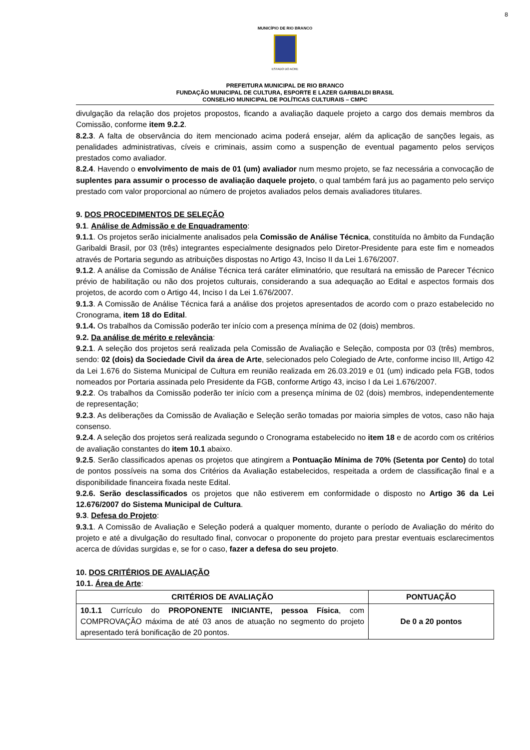8
MUNICÍPIO DE RIO BRANCO
ESTADO DO ACRE
PREFEITURA MUNICIPAL DE RIO BRANCO
FUNDAÇÃO MUNICIPAL DE CULTURA, ESPORTE E LAZER GARIBALDI BRASIL
CONSELHO MUNICIPAL DE POLÍTICAS CULTURAIS – CMPC
divulgação da relação dos projetos propostos, ficando a avaliação daquele projeto a cargo dos demais membros da Comissão, conforme item 9.2.2.
8.2.3. A falta de observância do item mencionado acima poderá ensejar, além da aplicação de sanções legais, as penalidades administrativas, cíveis e criminais, assim como a suspenção de eventual pagamento pelos serviços prestados como avaliador.
8.2.4. Havendo o envolvimento de mais de 01 (um) avaliador num mesmo projeto, se faz necessária a convocação de suplentes para assumir o processo de avaliação daquele projeto, o qual também fará jus ao pagamento pelo serviço prestado com valor proporcional ao número de projetos avaliados pelos demais avaliadores titulares.
9. DOS PROCEDIMENTOS DE SELEÇÃO
9.1. Análise de Admissão e de Enquadramento:
9.1.1. Os projetos serão inicialmente analisados pela Comissão de Análise Técnica, constituída no âmbito da Fundação Garibaldi Brasil, por 03 (três) integrantes especialmente designados pelo Diretor-Presidente para este fim e nomeados através de Portaria segundo as atribuições dispostas no Artigo 43, Inciso II da Lei 1.676/2007.
9.1.2. A análise da Comissão de Análise Técnica terá caráter eliminatório, que resultará na emissão de Parecer Técnico prévio de habilitação ou não dos projetos culturais, considerando a sua adequação ao Edital e aspectos formais dos projetos, de acordo com o Artigo 44, Inciso I da Lei 1.676/2007.
9.1.3. A Comissão de Análise Técnica fará a análise dos projetos apresentados de acordo com o prazo estabelecido no Cronograma, item 18 do Edital.
9.1.4. Os trabalhos da Comissão poderão ter início com a presença mínima de 02 (dois) membros.
9.2. Da análise de mérito e relevância:
9.2.1. A seleção dos projetos será realizada pela Comissão de Avaliação e Seleção, composta por 03 (três) membros, sendo: 02 (dois) da Sociedade Civil da área de Arte, selecionados pelo Colegiado de Arte, conforme inciso III, Artigo 42 da Lei 1.676 do Sistema Municipal de Cultura em reunião realizada em 26.03.2019 e 01 (um) indicado pela FGB, todos nomeados por Portaria assinada pelo Presidente da FGB, conforme Artigo 43, inciso I da Lei 1.676/2007.
9.2.2. Os trabalhos da Comissão poderão ter início com a presença mínima de 02 (dois) membros, independentemente de representação;
9.2.3. As deliberações da Comissão de Avaliação e Seleção serão tomadas por maioria simples de votos, caso não haja consenso.
9.2.4. A seleção dos projetos será realizada segundo o Cronograma estabelecido no item 18 e de acordo com os critérios de avaliação constantes do item 10.1 abaixo.
9.2.5. Serão classificados apenas os projetos que atingirem a Pontuação Mínima de 70% (Setenta por Cento) do total de pontos possíveis na soma dos Critérios da Avaliação estabelecidos, respeitada a ordem de classificação final e a disponibilidade financeira fixada neste Edital.
9.2.6. Serão desclassificados os projetos que não estiverem em conformidade o disposto no Artigo 36 da Lei 12.676/2007 do Sistema Municipal de Cultura.
9.3. Defesa do Projeto:
9.3.1. A Comissão de Avaliação e Seleção poderá a qualquer momento, durante o período de Avaliação do mérito do projeto e até a divulgação do resultado final, convocar o proponente do projeto para prestar eventuais esclarecimentos acerca de dúvidas surgidas e, se for o caso, fazer a defesa do seu projeto.
10. DOS CRITÉRIOS DE AVALIAÇÃO
10.1. Área de Arte:
| CRITÉRIOS DE AVALIAÇÃO | PONTUAÇÃO |
| --- | --- |
| 10.1.1 Currículo do PROPONENTE INICIANTE, pessoa Física , com COMPROVAÇÃO máxima de até 03 anos de atuação no segmento do projeto apresentado terá bonificação de 20 pontos. | De 0 a 20 pontos |